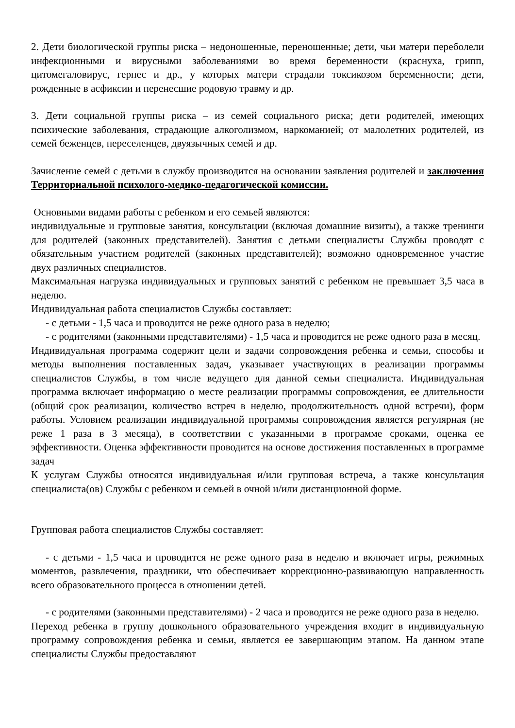2. Дети биологической группы риска – недоношенные, переношенные; дети, чьи матери переболели инфекционными и вирусными заболеваниями во время беременности (краснуха, грипп, цитомегаловирус, герпес и др., у которых матери страдали токсикозом беременности; дети, рожденные в асфиксии и перенесшие родовую травму и др.
3. Дети социальной группы риска – из семей социального риска; дети родителей, имеющих психические заболевания, страдающие алкоголизмом, наркоманией; от малолетних родителей, из семей беженцев, переселенцев, двуязычных семей и др.
Зачисление семей с детьми в службу производится на основании заявления родителей и заключения Территориальной психолого-медико-педагогической комиссии.
Основными видами работы с ребенком и его семьей являются:
индивидуальные и групповые занятия, консультации (включая домашние визиты), а также тренинги для родителей (законных представителей). Занятия с детьми специалисты Службы проводят с обязательным участием родителей (законных представителей); возможно одновременное участие двух различных специалистов.
Максимальная нагрузка индивидуальных и групповых занятий с ребенком не превышает 3,5 часа в неделю.
Индивидуальная работа специалистов Службы составляет:
- с детьми - 1,5 часа и проводится не реже одного раза в неделю;
- с родителями (законными представителями) - 1,5 часа и проводится не реже одного раза в месяц.
Индивидуальная программа содержит цели и задачи сопровождения ребенка и семьи, способы и методы выполнения поставленных задач, указывает участвующих в реализации программы специалистов Службы, в том числе ведущего для данной семьи специалиста. Индивидуальная программа включает информацию о месте реализации программы сопровождения, ее длительности (общий срок реализации, количество встреч в неделю, продолжительность одной встречи), форм работы. Условием реализации индивидуальной программы сопровождения является регулярная (не реже 1 раза в 3 месяца), в соответствии с указанными в программе сроками, оценка ее эффективности. Оценка эффективности проводится на основе достижения поставленных в программе задач
К услугам Службы относятся индивидуальная и/или групповая встреча, а также консультация специалиста(ов) Службы с ребенком и семьей в очной и/или дистанционной форме.
Групповая работа специалистов Службы составляет:
- с детьми - 1,5 часа и проводится не реже одного раза в неделю и включает игры, режимных моментов, развлечения, праздники, что обеспечивает коррекционно-развивающую направленность всего образовательного процесса в отношении детей.
- с родителями (законными представителями) - 2 часа и проводится не реже одного раза в неделю.
Переход ребенка в группу дошкольного образовательного учреждения входит в индивидуальную программу сопровождения ребенка и семьи, является ее завершающим этапом. На данном этапе специалисты Службы предоставляют